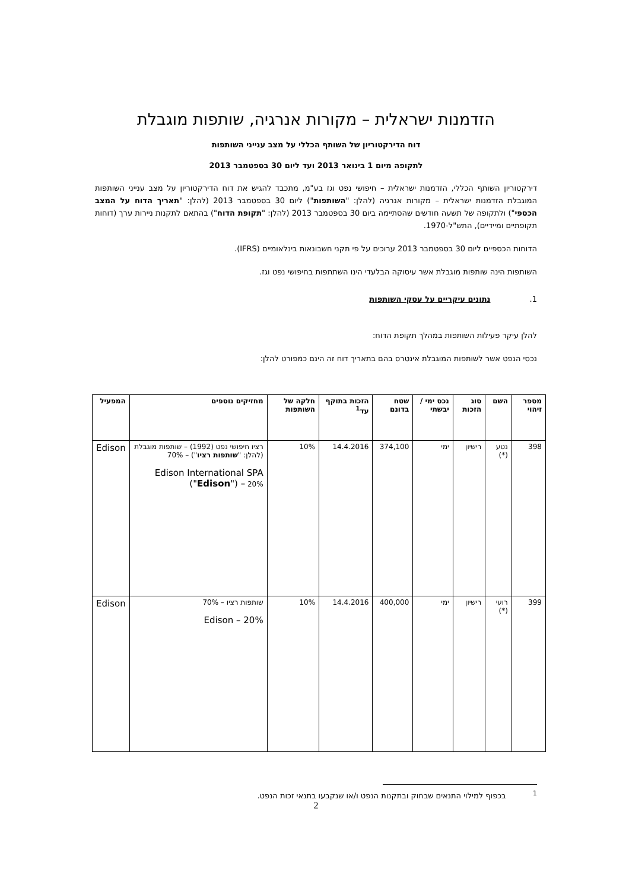הזדמנות ישראלית – מקורות אנרגיה, שותפות מוגבלת
דוח הדירקטוריון של השותף הכללי על מצב ענייני השותפות
לתקופה מיום 1 בינואר 2013 ועד ליום 30 בספטמבר 2013
דירקטוריון השותף הכללי, הזדמנות ישראלית – חיפושי נפט וגז בע"מ, מתכבד להגיש את דוח הדירקטוריון על מצב ענייני השותפות המוגבלת הזדמנות ישראלית – מקורות אנרגיה (להלן: "השותפות") ליום 30 בספטמבר 2013 (להלן: "תאריך הדוח על המצב הכספי") ולתקופה של תשעה חודשים שהסתיימה ביום 30 בספטמבר 2013 (להלן: "תקופת הדוח") בהתאם לתקנות ניירות ערך (דוחות תקופתיים ומיידיים), התש"ל-1970.
הדוחות הכספיים ליום 30 בספטמבר 2013 ערוכים על פי תקני חשבונאות בינלאומיים (IFRS).
השותפות הינה שותפות מוגבלת אשר עיסוקה הבלעדי הינו השתתפות בחיפושי נפט וגז.
1. נתונים עיקריים על עסקי השותפות
להלן עיקר פעילות השותפות במהלך תקופת הדוח:
נכסי הנפט אשר לשותפות המוגבלת אינטרס בהם בתאריך דוח זה הינם כמפורט להלן:
| מספר זיהוי | השם | סוג הזכות | נכס ימי / יבשתי | שטח בדונם | הזכות בתוקף עד<sup>1</sup> | חלקה של השותפות | מחזיקים נוספים | המפעיל |
| --- | --- | --- | --- | --- | --- | --- | --- | --- |
| 398 | נטע (*) | רישיון | ימי | 374,100 | 14.4.2016 | 10% | רציו חיפושי נפט (1992) – שותפות מוגבלת (להלן: " שותפות רציו ") – 70% Edison International SPA (" Edison ") – 20% | Edison |
| 399 | רועי (*) | רישיון | ימי | 400,000 | 14.4.2016 | 10% | שותפות רציו – 70% Edison – 20% | Edison |
<sup>1</sup> בכפוף למילוי התנאים שבחוק ובתקנות הנפט ו/או שנקבעו בתנאי זכות הנפט.
2